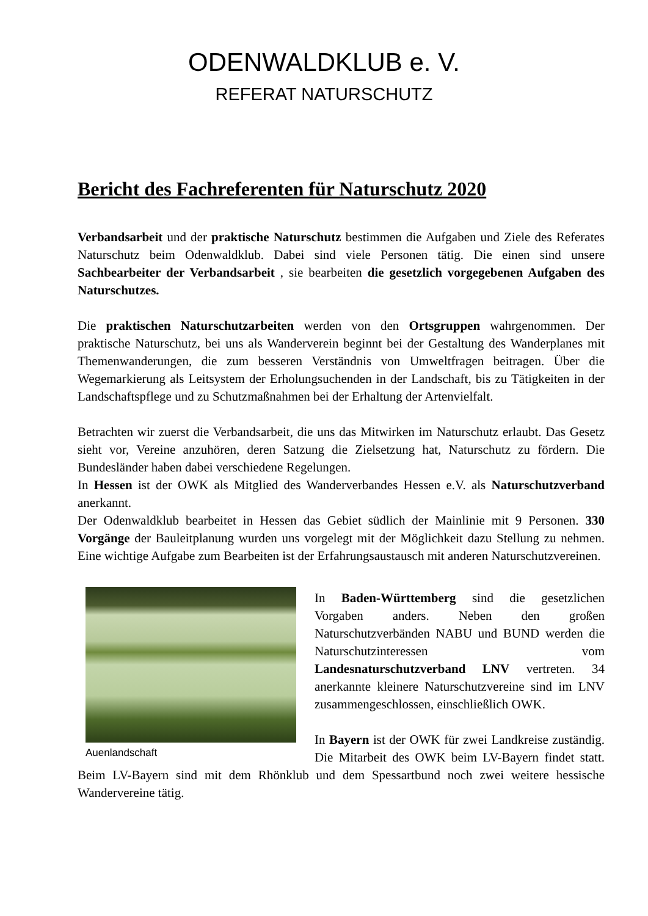ODENWALDKLUB e. V.
REFERAT NATURSCHUTZ
Bericht des Fachreferenten für Naturschutz 2020
Verbandsarbeit und der praktische Naturschutz bestimmen die Aufgaben und Ziele des Referates Naturschutz beim Odenwaldklub. Dabei sind viele Personen tätig. Die einen sind unsere Sachbearbeiter der Verbandsarbeit , sie bearbeiten die gesetzlich vorgegebenen Aufgaben des Naturschutzes.
Die praktischen Naturschutzarbeiten werden von den Ortsgruppen wahrgenommen. Der praktische Naturschutz, bei uns als Wanderverein beginnt bei der Gestaltung des Wanderplanes mit Themenwanderungen, die zum besseren Verständnis von Umweltfragen beitragen. Über die Wegemarkierung als Leitsystem der Erholungsuchenden in der Landschaft, bis zu Tätigkeiten in der Landschaftspflege und zu Schutzmaßnahmen bei der Erhaltung der Artenvielfalt.
Betrachten wir zuerst die Verbandsarbeit, die uns das Mitwirken im Naturschutz erlaubt. Das Gesetz sieht vor, Vereine anzuhören, deren Satzung die Zielsetzung hat, Naturschutz zu fördern. Die Bundesländer haben dabei verschiedene Regelungen.
In Hessen ist der OWK als Mitglied des Wanderverbandes Hessen e.V. als Naturschutzverband anerkannt.
Der Odenwaldklub bearbeitet in Hessen das Gebiet südlich der Mainlinie mit 9 Personen. 330 Vorgänge der Bauleitplanung wurden uns vorgelegt mit der Möglichkeit dazu Stellung zu nehmen. Eine wichtige Aufgabe zum Bearbeiten ist der Erfahrungsaustausch mit anderen Naturschutzvereinen.
Auenlandschaft
In Baden-Württemberg sind die gesetzlichen Vorgaben anders. Neben den großen Naturschutzverbänden NABU und BUND werden die Naturschutzinteressen vom Landesnaturschutzverband LNV vertreten. 34 anerkannte kleinere Naturschutzvereine sind im LNV zusammengeschlossen, einschließlich OWK.
In Bayern ist der OWK für zwei Landkreise zuständig. Die Mitarbeit des OWK beim LV-Bayern findet statt. Beim LV-Bayern sind mit dem Rhönklub und dem Spessartbund noch zwei weitere hessische Wandervereine tätig.